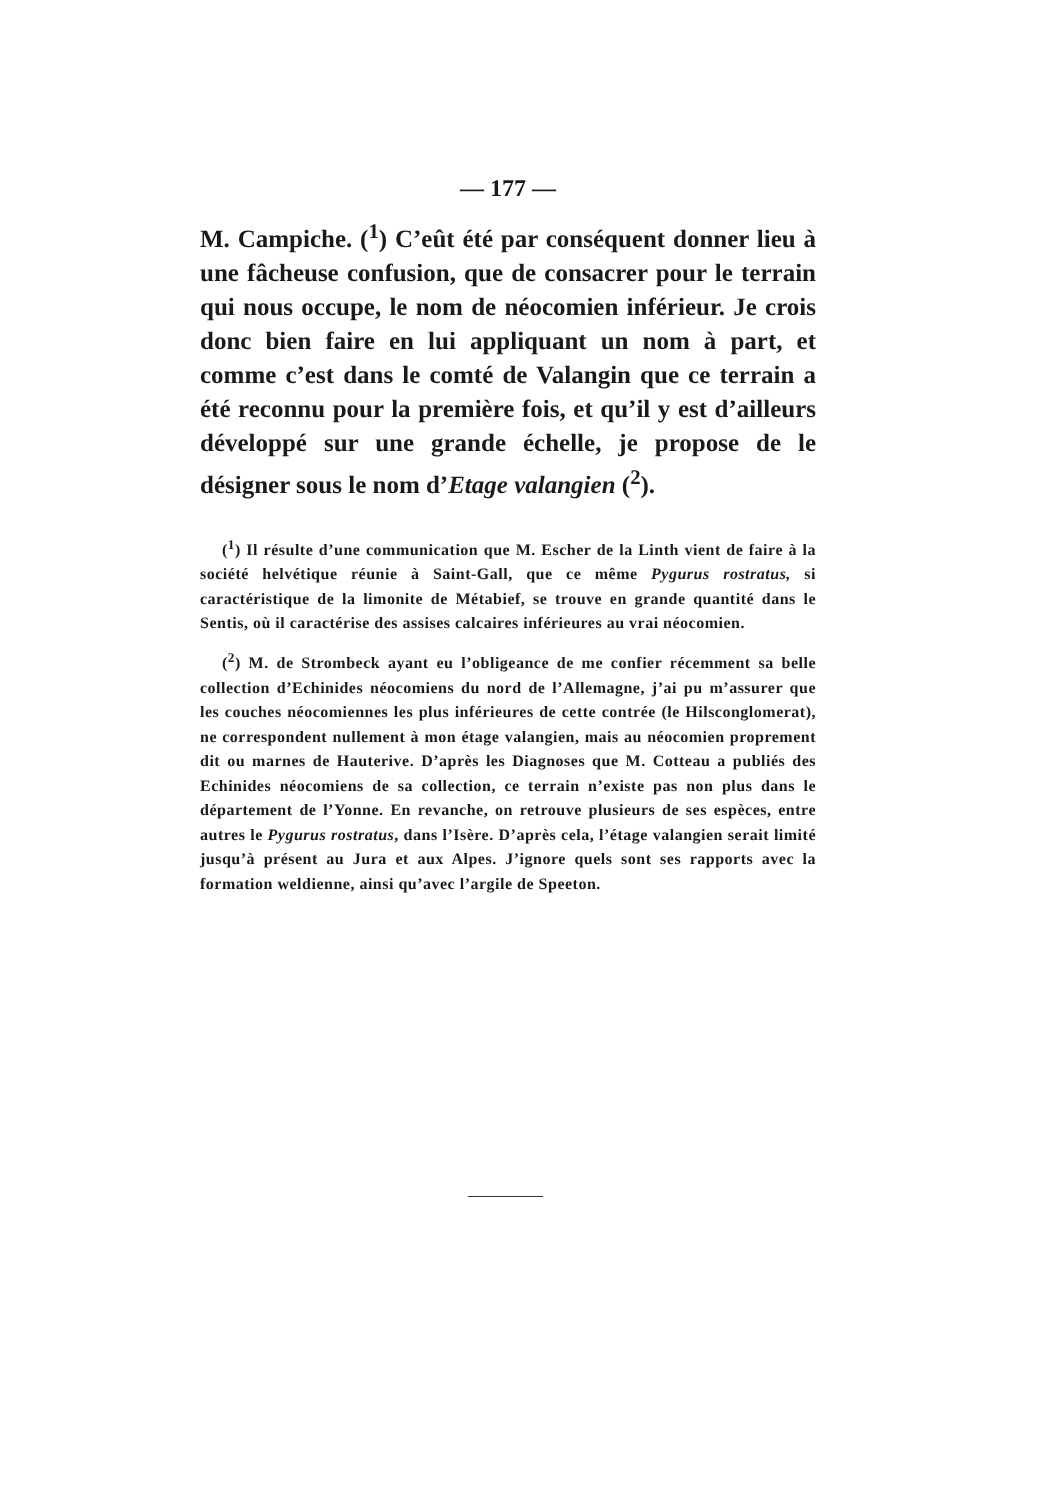— 177 —
M. Campiche. (<sup>1</sup>) C’eût été par conséquent donner lieu à une fâcheuse confusion, que de consacrer pour le terrain qui nous occupe, le nom de néocomien inférieur. Je crois donc bien faire en lui appliquant un nom à part, et comme c’est dans le comté de Valangin que ce terrain a été reconnu pour la première fois, et qu’il y est d’ailleurs développé sur une grande échelle, je propose de le désigner sous le nom d’Etage valangien (<sup>2</sup>).
(<sup>1</sup>) Il résulte d’une communication que M. Escher de la Linth vient de faire à la société helvétique réunie à Saint-Gall, que ce même Pygurus rostratus, si caractéristique de la limonite de Métabief, se trouve en grande quantité dans le Sentis, où il caractérise des assises calcaires inférieures au vrai néocomien.
(<sup>2</sup>) M. de Strombeck ayant eu l’obligeance de me confier récemment sa belle collection d’Echinides néocomiens du nord de l’Allemagne, j’ai pu m’assurer que les couches néocomiennes les plus inférieures de cette contrée (le Hilsconglomerat), ne correspondent nullement à mon étage valangien, mais au néocomien proprement dit ou marnes de Hauterive. D’après les Diagnoses que M. Cotteau a publiés des Echinides néocomiens de sa collection, ce terrain n’existe pas non plus dans le département de l’Yonne. En revanche, on retrouve plusieurs de ses espèces, entre autres le Pygurus rostratus, dans l’Isère. D’après cela, l’étage valangien serait limité jusqu’à présent au Jura et aux Alpes. J’ignore quels sont ses rapports avec la formation weldienne, ainsi qu’avec l’argile de Speeton.